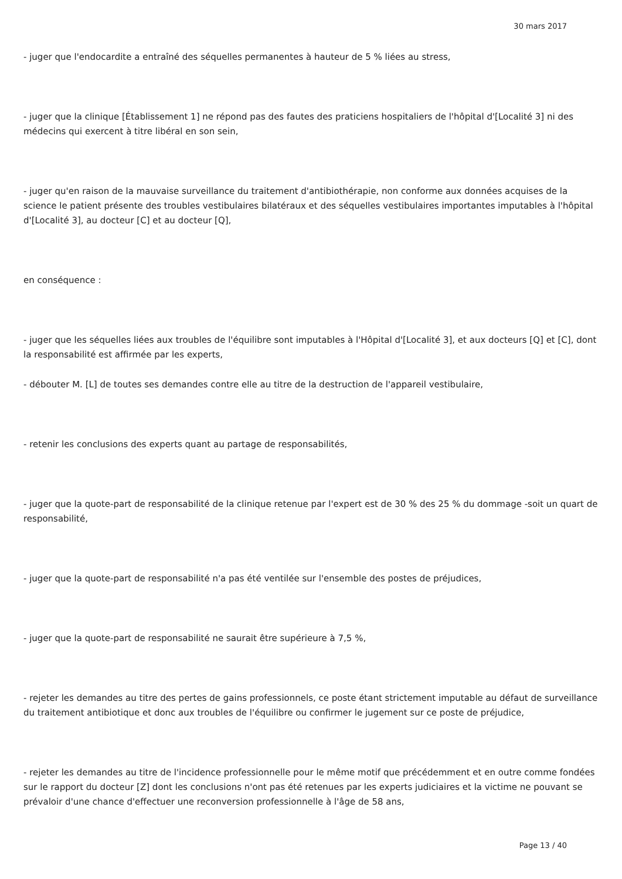30 mars 2017
- juger que l'endocardite a entraîné des séquelles permanentes à hauteur de 5 % liées au stress,
- juger que la clinique [Établissement 1] ne répond pas des fautes des praticiens hospitaliers de l'hôpital d'[Localité 3] ni des médecins qui exercent à titre libéral en son sein,
- juger qu'en raison de la mauvaise surveillance du traitement d'antibiothérapie, non conforme aux données acquises de la science le patient présente des troubles vestibulaires bilatéraux et des séquelles vestibulaires importantes imputables à l'hôpital d'[Localité 3], au docteur [C] et au docteur [Q],
en conséquence :
- juger que les séquelles liées aux troubles de l'équilibre sont imputables à l'Hôpital d'[Localité 3], et aux docteurs [Q] et [C], dont la responsabilité est affirmée par les experts,
- débouter M. [L] de toutes ses demandes contre elle au titre de la destruction de l'appareil vestibulaire,
- retenir les conclusions des experts quant au partage de responsabilités,
- juger que la quote-part de responsabilité de la clinique retenue par l'expert est de 30 % des 25 % du dommage -soit un quart de responsabilité,
- juger que la quote-part de responsabilité n'a pas été ventilée sur l'ensemble des postes de préjudices,
- juger que la quote-part de responsabilité ne saurait être supérieure à 7,5 %,
- rejeter les demandes au titre des pertes de gains professionnels, ce poste étant strictement imputable au défaut de surveillance du traitement antibiotique et donc aux troubles de l'équilibre ou confirmer le jugement sur ce poste de préjudice,
- rejeter les demandes au titre de l'incidence professionnelle pour le même motif que précédemment et en outre comme fondées sur le rapport du docteur [Z] dont les conclusions n'ont pas été retenues par les experts judiciaires et la victime ne pouvant se prévaloir d'une chance d'effectuer une reconversion professionnelle à l'âge de 58 ans,
Page 13 / 40